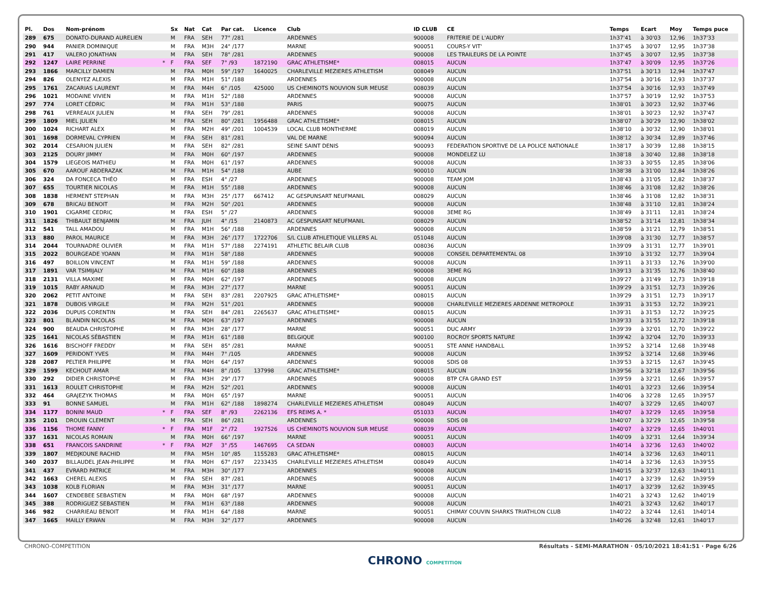| Pl. | Dos | Nom-prénom | | Sx | Nat | Cat | Par cat. | Licence | Club | ID CLUB | CE | Temps | Ecart | Moy | Temps puce |
| --- | --- | --- | --- | --- | --- | --- | --- | --- | --- | --- | --- | --- | --- | --- | --- |
| 289 | 675 | DONATO-DURAND AURELIEN | | M | FRA | SEH | 77° /281 | | ARDENNES | 900008 | FRITERIE DE L'AUDRY | 1h37'41 | à 30'03 | 12,96 | 1h37'33 |
| 290 | 944 | PANIER DOMINIQUE | | M | FRA | M3H | 24° /177 | | MARNE | 900051 | COURS-Y VIT' | 1h37'45 | à 30'07 | 12,95 | 1h37'38 |
| 291 | 417 | VALERO JONATHAN | | M | FRA | SEH | 78° /281 | | ARDENNES | 900008 | LES TRAILEURS DE LA POINTE | 1h37'45 | à 30'07 | 12,95 | 1h37'38 |
| 292 | 1247 | LAIRE PERRINE | * | F | FRA | SEF | 7° /93 | 1872190 | GRAC ATHLETISME* | 008015 | AUCUN | 1h37'47 | à 30'09 | 12,95 | 1h37'26 |
| 293 | 1866 | MARCILLY DAMIEN | | M | FRA | M0H | 59° /197 | 1640025 | CHARLEVILLE MEZIERES ATHLETISM | 008049 | AUCUN | 1h37'51 | à 30'13 | 12,94 | 1h37'47 |
| 294 | 826 | OLENYEZ ALEXIS | | M | FRA | M1H | 51° /188 | | ARDENNES | 900008 | AUCUN | 1h37'54 | à 30'16 | 12,93 | 1h37'37 |
| 295 | 1761 | ZACARIAS LAURENT | | M | FRA | M4H | 6° /105 | 425000 | US CHEMINOTS NOUVION SUR MEUSE | 008039 | AUCUN | 1h37'54 | à 30'16 | 12,93 | 1h37'49 |
| 296 | 1021 | MODAINE VIVIEN | | M | FRA | M1H | 52° /188 | | ARDENNES | 900008 | AUCUN | 1h37'57 | à 30'19 | 12,92 | 1h37'53 |
| 297 | 774 | LORET CÉDRIC | | M | FRA | M1H | 53° /188 | | PARIS | 900075 | AUCUN | 1h38'01 | à 30'23 | 12,92 | 1h37'46 |
| 298 | 761 | VERREAUX JULIEN | | M | FRA | SEH | 79° /281 | | ARDENNES | 900008 | AUCUN | 1h38'01 | à 30'23 | 12,92 | 1h37'47 |
| 299 | 1809 | MIEL JULIEN | | M | FRA | SEH | 80° /281 | 1956488 | GRAC ATHLETISME* | 008015 | AUCUN | 1h38'07 | à 30'29 | 12,90 | 1h38'02 |
| 300 | 1024 | RICHART ALEX | | M | FRA | M2H | 49° /201 | 1004539 | LOCAL CLUB MONTHERME | 008019 | AUCUN | 1h38'10 | à 30'32 | 12,90 | 1h38'01 |
| 301 | 1698 | DORMEVAL CYPRIEN | | M | FRA | SEH | 81° /281 | | VAL DE MARNE | 900094 | AUCUN | 1h38'12 | à 30'34 | 12,89 | 1h37'46 |
| 302 | 2014 | CESARION JULIEN | | M | FRA | SEH | 82° /281 | | SEINE SAINT DENIS | 900093 | FEDERATION SPORTIVE DE LA POLICE NATIONALE | 1h38'17 | à 30'39 | 12,88 | 1h38'15 |
| 303 | 2125 | DOURY JIMMY | | M | FRA | M0H | 60° /197 | | ARDENNES | 900008 | MONDELEZ LU | 1h38'18 | à 30'40 | 12,88 | 1h38'18 |
| 304 | 1579 | LIEGEOIS MATHIEU | | M | FRA | M0H | 61° /197 | | ARDENNES | 900008 | AUCUN | 1h38'33 | à 30'55 | 12,85 | 1h38'06 |
| 305 | 670 | AAROUF ABDERAZAK | | M | FRA | M1H | 54° /188 | | AUBE | 900010 | AUCUN | 1h38'38 | à 31'00 | 12,84 | 1h38'26 |
| 306 | 324 | DA FONCECA THÉO | | M | FRA | ESH | 4° /27 | | ARDENNES | 900008 | TEAM JOM | 1h38'43 | à 31'05 | 12,82 | 1h38'37 |
| 307 | 655 | TOURTIER NICOLAS | | M | FRA | M1H | 55° /188 | | ARDENNES | 900008 | AUCUN | 1h38'46 | à 31'08 | 12,82 | 1h38'26 |
| 308 | 1838 | HERMENT STEPHAN | | M | FRA | M3H | 25° /177 | 667412 | AC GESPUNSART NEUFMANIL | 008029 | AUCUN | 1h38'46 | à 31'08 | 12,82 | 1h38'31 |
| 309 | 678 | BRICAU BENOIT | | M | FRA | M2H | 50° /201 | | ARDENNES | 900008 | AUCUN | 1h38'48 | à 31'10 | 12,81 | 1h38'24 |
| 310 | 1901 | CIGARME CEDRIC | | M | FRA | ESH | 5° /27 | | ARDENNES | 900008 | 3EME RG | 1h38'49 | à 31'11 | 12,81 | 1h38'24 |
| 311 | 1826 | THIBAULT BENJAMIN | | M | FRA | JUH | 4° /15 | 2140873 | AC GESPUNSART NEUFMANIL | 008029 | AUCUN | 1h38'52 | à 31'14 | 12,81 | 1h38'34 |
| 312 | 541 | TALL AMADOU | | M | FRA | M1H | 56° /188 | | ARDENNES | 900008 | AUCUN | 1h38'59 | à 31'21 | 12,79 | 1h38'51 |
| 313 | 880 | PAROL MAURICE | | M | FRA | M3H | 26° /177 | 1722706 | S/L CLUB ATHLETIQUE VILLERS AL | 051048 | AUCUN | 1h39'08 | à 31'30 | 12,77 | 1h38'57 |
| 314 | 2044 | TOURNADRE OLIVIER | | M | FRA | M1H | 57° /188 | 2274191 | ATHLETIC BELAIR CLUB | 008036 | AUCUN | 1h39'09 | à 31'31 | 12,77 | 1h39'01 |
| 315 | 2022 | BOURGEADE YOANN | | M | FRA | M1H | 58° /188 | | ARDENNES | 900008 | CONSEIL DEPARTEMENTAL 08 | 1h39'10 | à 31'32 | 12,77 | 1h39'04 |
| 316 | 497 | BOILLON VINCENT | | M | FRA | M1H | 59° /188 | | ARDENNES | 900008 | AUCUN | 1h39'11 | à 31'33 | 12,76 | 1h39'00 |
| 317 | 1891 | VAR TSIMIJALY | | M | FRA | M1H | 60° /188 | | ARDENNES | 900008 | 3EME RG | 1h39'13 | à 31'35 | 12,76 | 1h38'40 |
| 318 | 2131 | VILLA MAXIME | | M | FRA | M0H | 62° /197 | | ARDENNES | 900008 | AUCUN | 1h39'27 | à 31'49 | 12,73 | 1h39'18 |
| 319 | 1015 | RABY ARNAUD | | M | FRA | M3H | 27° /177 | | MARNE | 900051 | AUCUN | 1h39'29 | à 31'51 | 12,73 | 1h39'26 |
| 320 | 2062 | PETIT ANTOINE | | M | FRA | SEH | 83° /281 | 2207925 | GRAC ATHLETISME* | 008015 | AUCUN | 1h39'29 | à 31'51 | 12,73 | 1h39'17 |
| 321 | 1878 | DUBOIS VIRGILE | | M | FRA | M2H | 51° /201 | | ARDENNES | 900008 | CHARLEVILLE MEZIERES ARDENNE METROPOLE | 1h39'31 | à 31'53 | 12,72 | 1h39'21 |
| 322 | 2036 | DUPUIS CORENTIN | | M | FRA | SEH | 84° /281 | 2265637 | GRAC ATHLETISME* | 008015 | AUCUN | 1h39'31 | à 31'53 | 12,72 | 1h39'25 |
| 323 | 801 | BLANDIN NICOLAS | | M | FRA | M0H | 63° /197 | | ARDENNES | 900008 | AUCUN | 1h39'33 | à 31'55 | 12,72 | 1h39'18 |
| 324 | 900 | BEAUDA CHRISTOPHE | | M | FRA | M3H | 28° /177 | | MARNE | 900051 | DUC ARMY | 1h39'39 | à 32'01 | 12,70 | 1h39'22 |
| 325 | 1641 | NICOLAS SÉBASTIEN | | M | FRA | M1H | 61° /188 | | BELGIQUE | 900100 | ROCROY SPORTS NATURE | 1h39'42 | à 32'04 | 12,70 | 1h39'33 |
| 326 | 1616 | BISCHOFF FREDDY | | M | FRA | SEH | 85° /281 | | MARNE | 900051 | STE ANNE HANDBALL | 1h39'52 | à 32'14 | 12,68 | 1h39'48 |
| 327 | 1609 | PERIDONT YVES | | M | FRA | M4H | 7° /105 | | ARDENNES | 900008 | AUCUN | 1h39'52 | à 32'14 | 12,68 | 1h39'46 |
| 328 | 2087 | PELTIER PHILIPPE | | M | FRA | M0H | 64° /197 | | ARDENNES | 900008 | SDIS 08 | 1h39'53 | à 32'15 | 12,67 | 1h39'45 |
| 329 | 1599 | KECHOUT AMAR | | M | FRA | M4H | 8° /105 | 137998 | GRAC ATHLETISME* | 008015 | AUCUN | 1h39'56 | à 32'18 | 12,67 | 1h39'56 |
| 330 | 292 | DIDIER CHRISTOPHE | | M | FRA | M3H | 29° /177 | | ARDENNES | 900008 | BTP CFA GRAND EST | 1h39'59 | à 32'21 | 12,66 | 1h39'57 |
| 331 | 1613 | ROULET CHRISTOPHE | | M | FRA | M2H | 52° /201 | | ARDENNES | 900008 | AUCUN | 1h40'01 | à 32'23 | 12,66 | 1h39'54 |
| 332 | 464 | GRAJEZYK THOMAS | | M | FRA | M0H | 65° /197 | | MARNE | 900051 | AUCUN | 1h40'06 | à 32'28 | 12,65 | 1h39'57 |
| 333 | 91 | BONNE SAMUEL | | M | FRA | M1H | 62° /188 | 1898274 | CHARLEVILLE MEZIERES ATHLETISM | 008049 | AUCUN | 1h40'07 | à 32'29 | 12,65 | 1h40'07 |
| 334 | 1177 | BONINI MAUD | * | F | FRA | SEF | 8° /93 | 2262136 | EFS REIMS A. * | 051033 | AUCUN | 1h40'07 | à 32'29 | 12,65 | 1h39'58 |
| 335 | 2101 | DROUIN CLEMENT | | M | FRA | SEH | 86° /281 | | ARDENNES | 900008 | SDIS 08 | 1h40'07 | à 32'29 | 12,65 | 1h39'58 |
| 336 | 1156 | THOME FANNY | * | F | FRA | M1F | 2° /72 | 1927526 | US CHEMINOTS NOUVION SUR MEUSE | 008039 | AUCUN | 1h40'07 | à 32'29 | 12,65 | 1h40'01 |
| 337 | 1631 | NICOLAS ROMAIN | | M | FRA | M0H | 66° /197 | | MARNE | 900051 | AUCUN | 1h40'09 | à 32'31 | 12,64 | 1h39'34 |
| 338 | 651 | FRANCOIS SANDRINE | * | F | FRA | M2F | 3° /55 | 1467695 | CA SEDAN | 008003 | AUCUN | 1h40'14 | à 32'36 | 12,63 | 1h40'02 |
| 339 | 1807 | MEDJKOUNE RACHID | | M | FRA | M5H | 10° /85 | 1155283 | GRAC ATHLETISME* | 008015 | AUCUN | 1h40'14 | à 32'36 | 12,63 | 1h40'11 |
| 340 | 2037 | BILLAUDEL JEAN-PHILIPPE | | M | FRA | M0H | 67° /197 | 2233435 | CHARLEVILLE MEZIERES ATHLETISM | 008049 | AUCUN | 1h40'14 | à 32'36 | 12,63 | 1h39'55 |
| 341 | 437 | EVRARD PATRICE | | M | FRA | M3H | 30° /177 | | ARDENNES | 900008 | AUCUN | 1h40'15 | à 32'37 | 12,63 | 1h40'11 |
| 342 | 1663 | CHEREL ALEXIS | | M | FRA | SEH | 87° /281 | | ARDENNES | 900008 | AUCUN | 1h40'17 | à 32'39 | 12,62 | 1h39'59 |
| 343 | 1038 | KOLB FLORIAN | | M | FRA | M3H | 31° /177 | | MARNE | 900051 | AUCUN | 1h40'17 | à 32'39 | 12,62 | 1h39'45 |
| 344 | 1607 | CENDEBEE SEBASTIEN | | M | FRA | M0H | 68° /197 | | ARDENNES | 900008 | AUCUN | 1h40'21 | à 32'43 | 12,62 | 1h40'19 |
| 345 | 388 | RODRIGUEZ SEBASTIEN | | M | FRA | M1H | 63° /188 | | ARDENNES | 900008 | AUCUN | 1h40'21 | à 32'43 | 12,62 | 1h40'17 |
| 346 | 982 | CHARRIEAU BENOIT | | M | FRA | M1H | 64° /188 | | MARNE | 900051 | CHIMAY COUVIN SHARKS TRIATHLON CLUB | 1h40'22 | à 32'44 | 12,61 | 1h40'14 |
| 347 | 1665 | MAILLY ERWAN | | M | FRA | M3H | 32° /177 | | ARDENNES | 900008 | AUCUN | 1h40'26 | à 32'48 | 12,61 | 1h40'17 |
CHRONO-COMPETITION
CHRONO COMPETITION
Résultats - SEMI-MARATHON · 05/10/2021 18:41:51 · Page 6/26